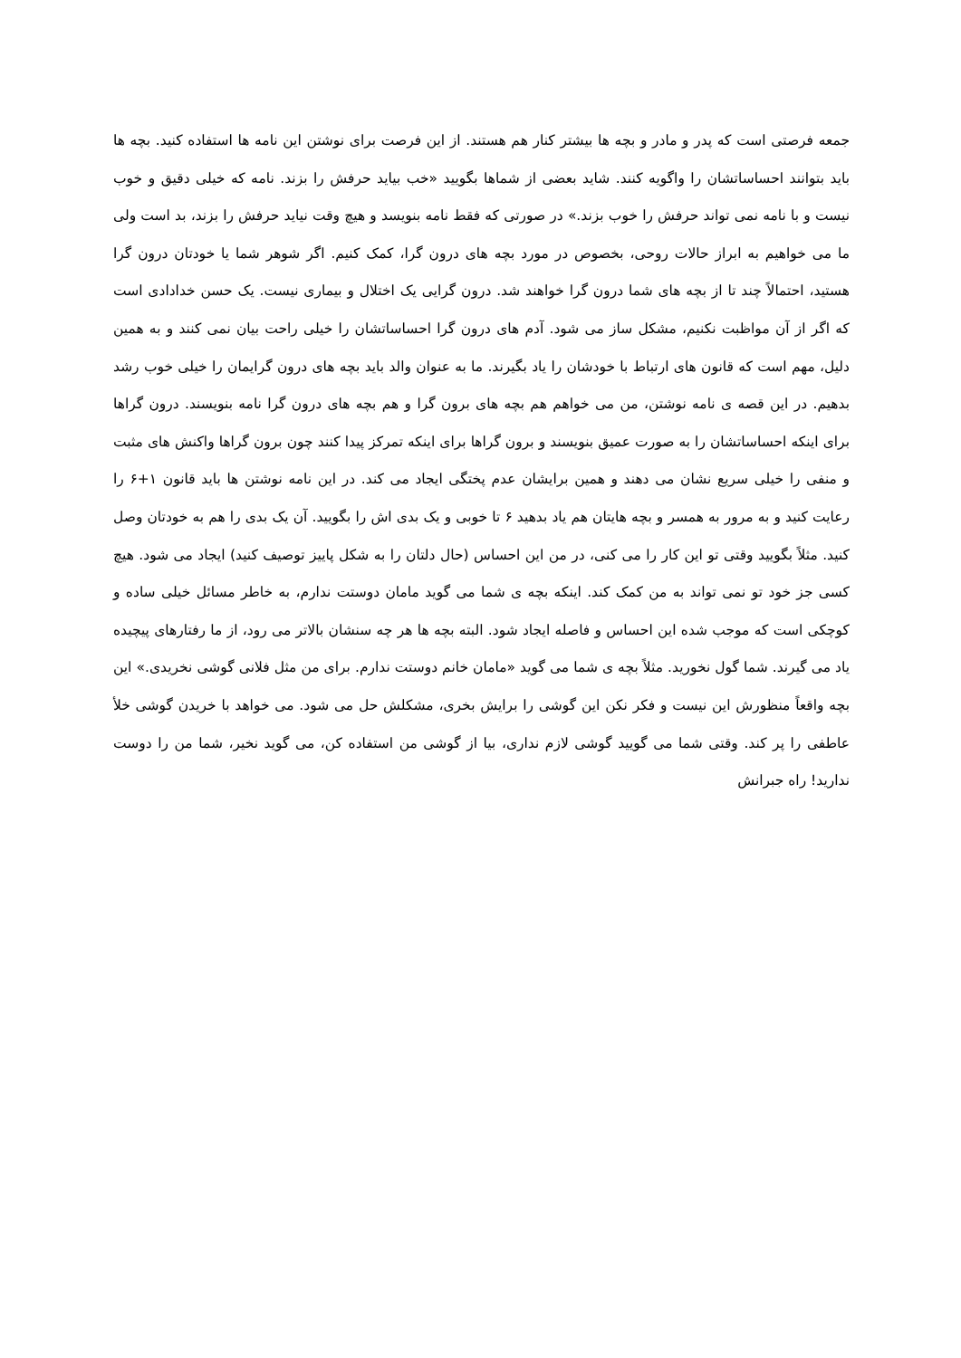جمعه فرصتی است که پدر و مادر و بچه ها بیشتر کنار هم هستند. از این فرصت برای نوشتن این نامه ها استفاده کنید. بچه ها باید بتوانند احساساتشان را واگویه کنند. شاید بعضی از شماها بگویید «خب بیاید حرفش را بزند. نامه که خیلی دقیق و خوب نیست و با نامه نمی تواند حرفش را خوب بزند.» در صورتی که فقط نامه بنویسد و هیچ وقت نیاید حرفش را بزند، بد است ولی ما می خواهیم به ابراز حالات روحی، بخصوص در مورد بچه های درون گرا، کمک کنیم. اگر شوهر شما یا خودتان درون گرا هستید، احتمالاً چند تا از بچه های شما درون گرا خواهند شد. درون گرایی یک اختلال و بیماری نیست. یک حسن خدادادی است که اگر از آن مواظبت نکنیم، مشکل ساز می شود. آدم های درون گرا احساساتشان را خیلی راحت بیان نمی کنند و به همین دلیل، مهم است که قانون های ارتباط با خودشان را یاد بگیرند. ما به عنوان والد باید بچه های درون گرایمان را خیلی خوب رشد بدهیم. در این قصه ی نامه نوشتن، من می خواهم هم بچه های برون گرا و هم بچه های درون گرا نامه بنویسند. درون گراها برای اینکه احساساتشان را به صورت عمیق بنویسند و برون گراها برای اینکه تمرکز پیدا کنند چون برون گراها واکنش های مثبت و منفی را خیلی سریع نشان می دهند و همین برایشان عدم پختگی ایجاد می کند. در این نامه نوشتن ها باید قانون ۱+۶ را رعایت کنید و به مرور به همسر و بچه هایتان هم یاد بدهید ۶ تا خوبی و یک بدی اش را بگویید. آن یک بدی را هم به خودتان وصل کنید. مثلاً بگویید وقتی تو این کار را می کنی، در من این احساس (حال دلتان را به شکل پاییز توصیف کنید) ایجاد می شود. هیچ کسی جز خود تو نمی تواند به من کمک کند. اینکه بچه ی شما می گوید مامان دوستت ندارم، به خاطر مسائل خیلی ساده و کوچکی است که موجب شده این احساس و فاصله ایجاد شود. البته بچه ها هر چه سنشان بالاتر می رود، از ما رفتارهای پیچیده یاد می گیرند. شما گول نخورید. مثلاً بچه ی شما می گوید «مامان خانم دوستت ندارم. برای من مثل فلانی گوشی نخریدی.» این بچه واقعاً منظورش این نیست و فکر نکن این گوشی را برایش بخری، مشکلش حل می شود. می خواهد با خریدن گوشی خلأ عاطفی را پر کند. وقتی شما می گویید گوشی لازم نداری، بیا از گوشی من استفاده کن، می گوید نخیر، شما من را دوست ندارید! راه جبرانش